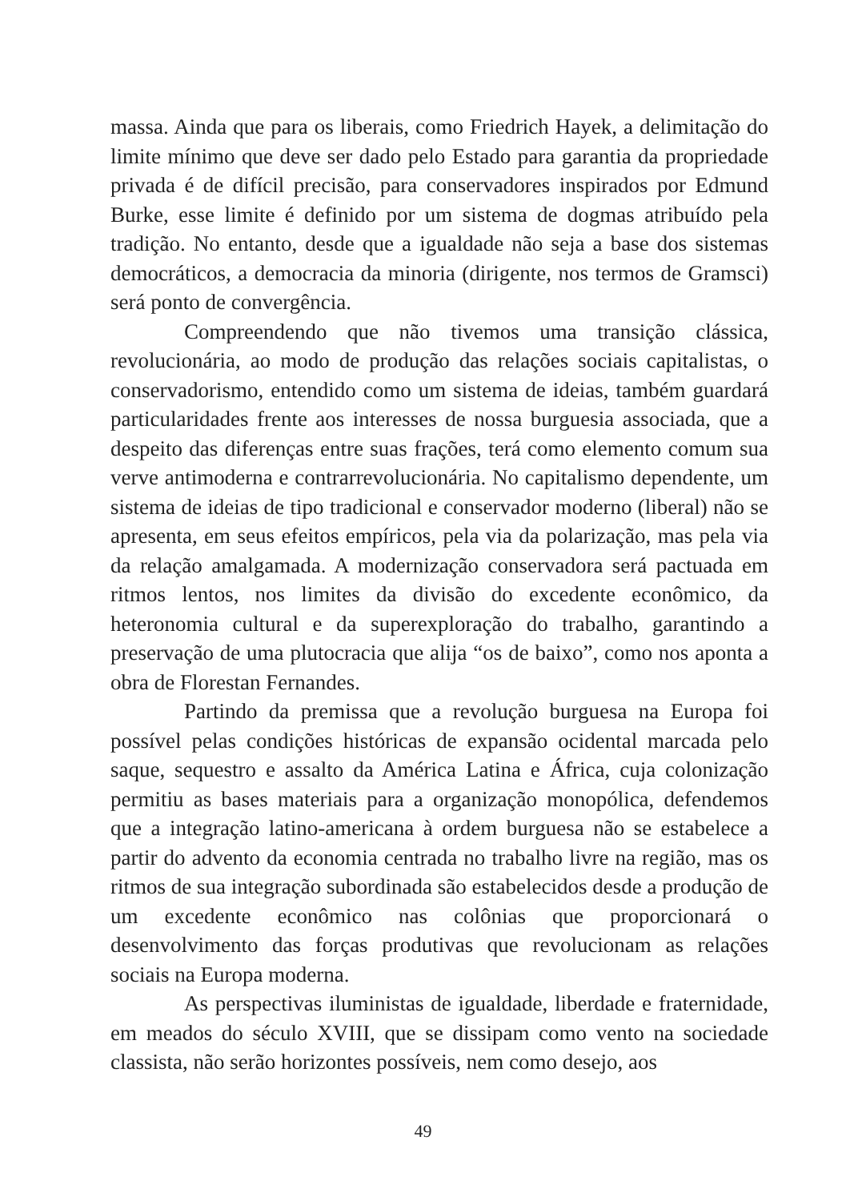massa. Ainda que para os liberais, como Friedrich Hayek, a delimitação do limite mínimo que deve ser dado pelo Estado para garantia da propriedade privada é de difícil precisão, para conservadores inspirados por Edmund Burke, esse limite é definido por um sistema de dogmas atribuído pela tradição. No entanto, desde que a igualdade não seja a base dos sistemas democráticos, a democracia da minoria (dirigente, nos termos de Gramsci) será ponto de convergência.
Compreendendo que não tivemos uma transição clássica, revolucionária, ao modo de produção das relações sociais capitalistas, o conservadorismo, entendido como um sistema de ideias, também guardará particularidades frente aos interesses de nossa burguesia associada, que a despeito das diferenças entre suas frações, terá como elemento comum sua verve antimoderna e contrarrevolucionária. No capitalismo dependente, um sistema de ideias de tipo tradicional e conservador moderno (liberal) não se apresenta, em seus efeitos empíricos, pela via da polarização, mas pela via da relação amalgamada. A modernização conservadora será pactuada em ritmos lentos, nos limites da divisão do excedente econômico, da heteronomia cultural e da superexploração do trabalho, garantindo a preservação de uma plutocracia que alija “os de baixo”, como nos aponta a obra de Florestan Fernandes.
Partindo da premissa que a revolução burguesa na Europa foi possível pelas condições históricas de expansão ocidental marcada pelo saque, sequestro e assalto da América Latina e África, cuja colonização permitiu as bases materiais para a organização monopólica, defendemos que a integração latino-americana à ordem burguesa não se estabelece a partir do advento da economia centrada no trabalho livre na região, mas os ritmos de sua integração subordinada são estabelecidos desde a produção de um excedente econômico nas colônias que proporcionará o desenvolvimento das forças produtivas que revolucionam as relações sociais na Europa moderna.
As perspectivas iluministas de igualdade, liberdade e fraternidade, em meados do século XVIII, que se dissipam como vento na sociedade classista, não serão horizontes possíveis, nem como desejo, aos
49